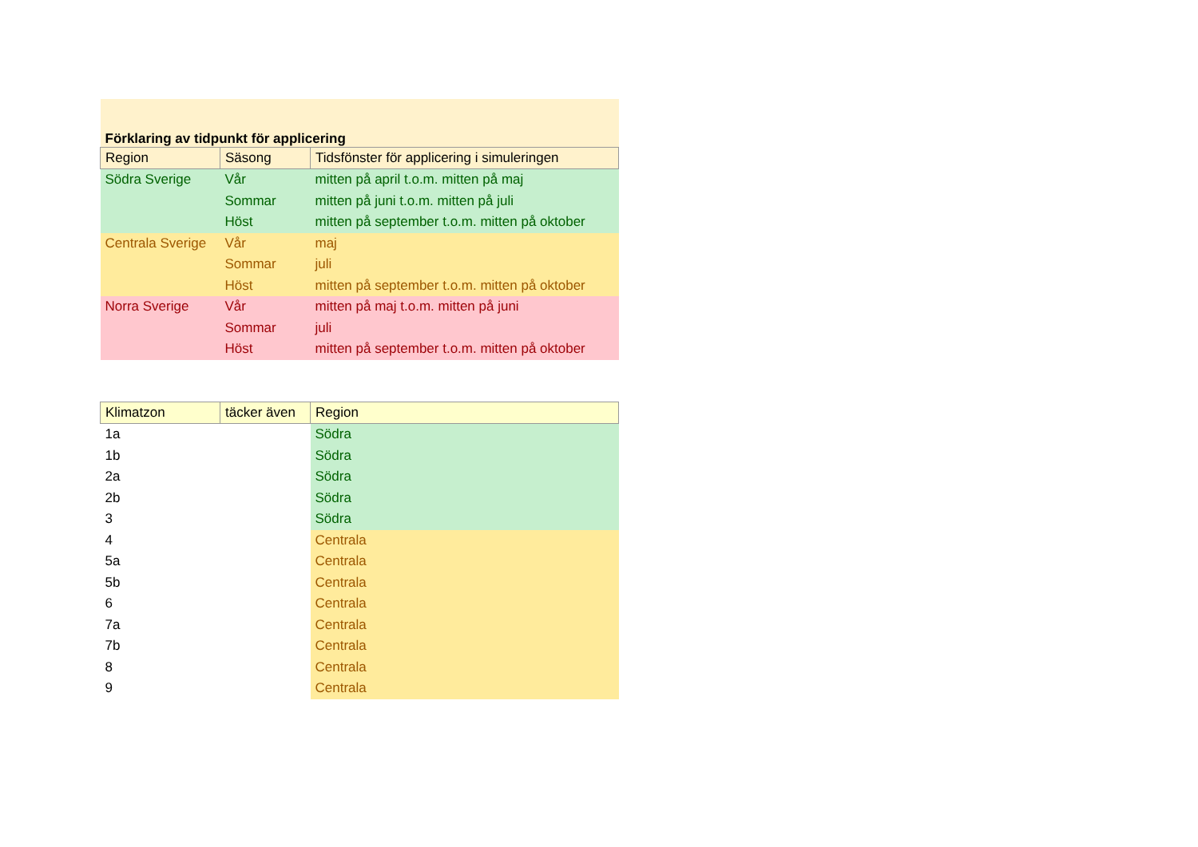| Förklaring av tidpunkt för applicering | | |
| --- | --- | --- |
| Region | Säsong | Tidsfönster för applicering i simuleringen |
| Södra Sverige | Vår | mitten på april t.o.m. mitten på maj |
| | Sommar | mitten på juni t.o.m. mitten på juli |
| | Höst | mitten på september t.o.m. mitten på oktober |
| Centrala Sverige | Vår | maj |
| | Sommar | juli |
| | Höst | mitten på september t.o.m. mitten på oktober |
| Norra Sverige | Vår | mitten på maj t.o.m. mitten på juni |
| | Sommar | juli |
| | Höst | mitten på september t.o.m. mitten på oktober |
| Klimatzon | täcker även | Region |
| --- | --- | --- |
| 1a | | Södra |
| 1b | | Södra |
| 2a | | Södra |
| 2b | | Södra |
| 3 | | Södra |
| 4 | | Centrala |
| 5a | | Centrala |
| 5b | | Centrala |
| 6 | | Centrala |
| 7a | | Centrala |
| 7b | | Centrala |
| 8 | | Centrala |
| 9 | | Centrala |